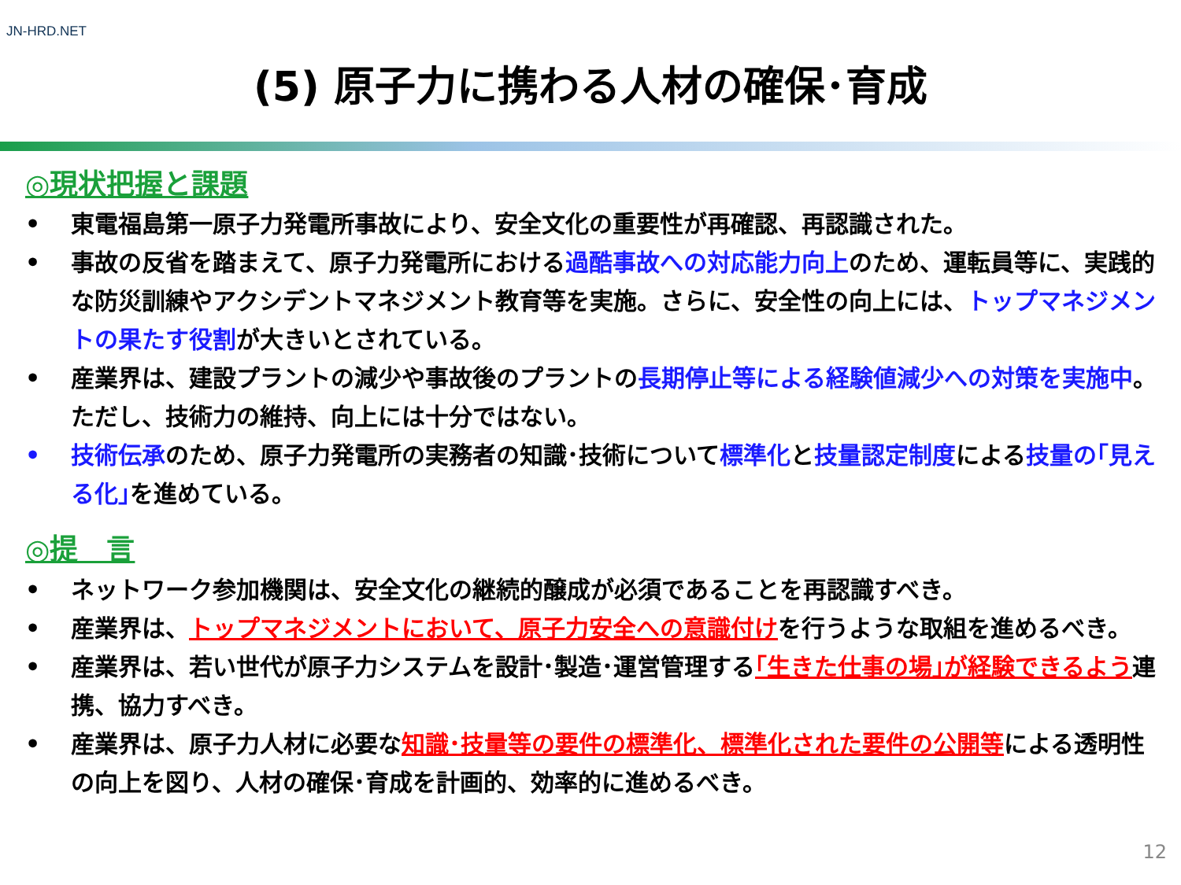JN-HRD.NET
(5) 原子力に携わる人材の確保･育成
◎現状把握と課題
• 東電福島第一原子力発電所事故により、安全文化の重要性が再確認、再認識された。
• 事故の反省を踏まえて、原子力発電所における過酷事故への対応能力向上のため、運転員等に、実践的な防災訓練やアクシデントマネジメント教育等を実施。さらに、安全性の向上には、トップマネジメントの果たす役割が大きいとされている。
• 産業界は、建設プラントの減少や事故後のプラントの長期停止等による経験値減少への対策を実施中。ただし、技術力の維持、向上には十分ではない。
• 技術伝承のため、原子力発電所の実務者の知識･技術について標準化と技量認定制度による技量の｢見える化｣を進めている。
◎提　言
• ネットワーク参加機関は、安全文化の継続的醸成が必須であることを再認識すべき。
• 産業界は、トップマネジメントにおいて、原子力安全への意識付けを行うような取組を進めるべき。
• 産業界は、若い世代が原子力システムを設計･製造･運営管理する｢生きた仕事の場｣が経験できるよう連携、協力すべき。
• 産業界は、原子力人材に必要な知識･技量等の要件の標準化、標準化された要件の公開等による透明性の向上を図り、人材の確保･育成を計画的、効率的に進めるべき。
12